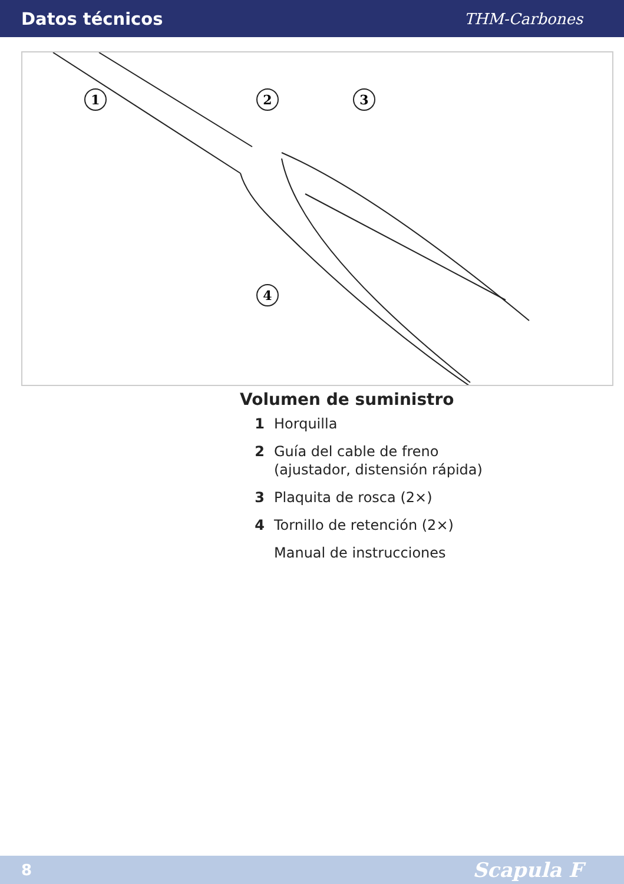Datos técnicos THM-Carbones
1
2
3
4
Volumen de suministro
1 Horquilla
2 Guía del cable de freno
(ajustador, distensión rápida)
3 Plaquita de rosca (2×)
4 Tornillo de retención (2×)
Manual de instrucciones
8 Scapula F